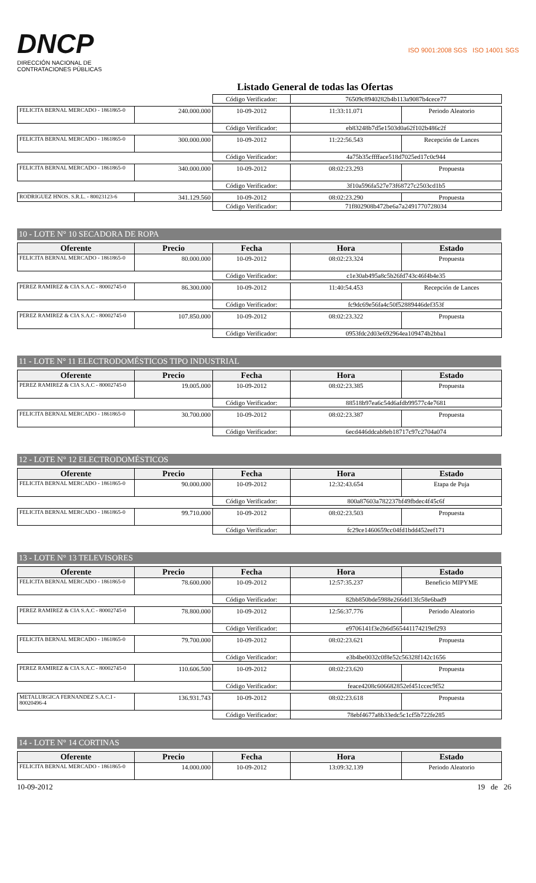DNCP
DIRECCIÓN NACIONAL DE
CONTRATACIONES PÚBLICAS
ISO 9001:2008 SGS ISO 14001 SGS
Listado General de todas las Ofertas
| | | Código Verificador: | 76509c8940282b4b113a9087b4cece77 | |
| FELICITA BERNAL MERCADO - 1861865-0 | 240.000.000 | 10-09-2012 | 11:33:11.071 | Periodo Aleatorio |
| | | Código Verificador: | eb83248b7d5e1503d0a62f102b486c2f | |
| FELICITA BERNAL MERCADO - 1861865-0 | 300.000.000 | 10-09-2012 | 11:22:56.543 | Recepción de Lances |
| | | Código Verificador: | 4a75b35cfffface518d7025ed17c0c944 | |
| FELICITA BERNAL MERCADO - 1861865-0 | 340.000.000 | 10-09-2012 | 08:02:23.293 | Propuesta |
| | | Código Verificador: | 3f10a596fa527e73f68727c2503cd1b5 | |
| RODRIGUEZ HNOS. S.R.L. - 80023123-6 | 341.129.560 | 10-09-2012 | 08:02:23.290 | Propuesta |
| | | Código Verificador: | 71f802908b472be6a7a2491770728034 | |
10 - LOTE N° 10 SECADORA DE ROPA
| Oferente | Precio | Fecha | Hora | Estado |
| --- | --- | --- | --- | --- |
| FELICITA BERNAL MERCADO - 1861865-0 | 80.000.000 | 10-09-2012 | 08:02:23.324 | Propuesta |
| | | Código Verificador: | c1e30ab495a8c5b26fd743c46f4b4e35 | |
| PEREZ RAMIREZ & CIA S.A.C - 80002745-0 | 86.300.000 | 10-09-2012 | 11:40:54.453 | Recepción de Lances |
| | | Código Verificador: | fc9dc69e56fa4c50f52889446def353f | |
| PEREZ RAMIREZ & CIA S.A.C - 80002745-0 | 107.850.000 | 10-09-2012 | 08:02:23.322 | Propuesta |
| | | Código Verificador: | 0953fdc2d03e692964ea109474b2bba1 | |
11 - LOTE N° 11 ELECTRODOMÉSTICOS TIPO INDUSTRIAL
| Oferente | Precio | Fecha | Hora | Estado |
| --- | --- | --- | --- | --- |
| PEREZ RAMIREZ & CIA S.A.C - 80002745-0 | 19.005.000 | 10-09-2012 | 08:02:23.385 | Propuesta |
| | | Código Verificador: | 88518b97ea6c54d6afdb99577c4e7681 | |
| FELICITA BERNAL MERCADO - 1861865-0 | 30.700.000 | 10-09-2012 | 08:02:23.387 | Propuesta |
| | | Código Verificador: | 6ecd446ddcab8eb18717c97c2704a074 | |
12 - LOTE N° 12 ELECTRODOMÉSTICOS
| Oferente | Precio | Fecha | Hora | Estado |
| --- | --- | --- | --- | --- |
| FELICITA BERNAL MERCADO - 1861865-0 | 90.000.000 | 10-09-2012 | 12:32:43.654 | Etapa de Puja |
| | | Código Verificador: | 800a87603a782237bf49fbdec4f45c6f | |
| FELICITA BERNAL MERCADO - 1861865-0 | 99.710.000 | 10-09-2012 | 08:02:23.503 | Propuesta |
| | | Código Verificador: | fc29ce1460659cc04fd1bdd452eef171 | |
13 - LOTE N° 13 TELEVISORES
| Oferente | Precio | Fecha | Hora | Estado |
| --- | --- | --- | --- | --- |
| FELICITA BERNAL MERCADO - 1861865-0 | 78.600.000 | 10-09-2012 | 12:57:35.237 | Beneficio MIPYME |
| | | Código Verificador: | 82bb850bde5988e266dd13fc58e6bad9 | |
| PEREZ RAMIREZ & CIA S.A.C - 80002745-0 | 78.800.000 | 10-09-2012 | 12:56:37.776 | Periodo Aleatorio |
| | | Código Verificador: | e9706141f3e2b6d565441174219ef293 | |
| FELICITA BERNAL MERCADO - 1861865-0 | 79.700.000 | 10-09-2012 | 08:02:23.621 | Propuesta |
| | | Código Verificador: | e3b4be0032c0f8e52c56328f142c1656 | |
| PEREZ RAMIREZ & CIA S.A.C - 80002745-0 | 110.606.500 | 10-09-2012 | 08:02:23.620 | Propuesta |
| | | Código Verificador: | feace4208c606682852ef451ccec9f52 | |
| METALURGICA FERNANDEZ S.A.C.I - 80020496-4 | 136.931.743 | 10-09-2012 | 08:02:23.618 | Propuesta |
| | | Código Verificador: | 78ebf4677a8b33edc5c1cf5b722fe285 | |
14 - LOTE N° 14 CORTINAS
| Oferente | Precio | Fecha | Hora | Estado |
| --- | --- | --- | --- | --- |
| FELICITA BERNAL MERCADO - 1861865-0 | 14.000.000 | 10-09-2012 | 13:09:32.139 | Periodo Aleatorio |
10-09-2012 19 de 26